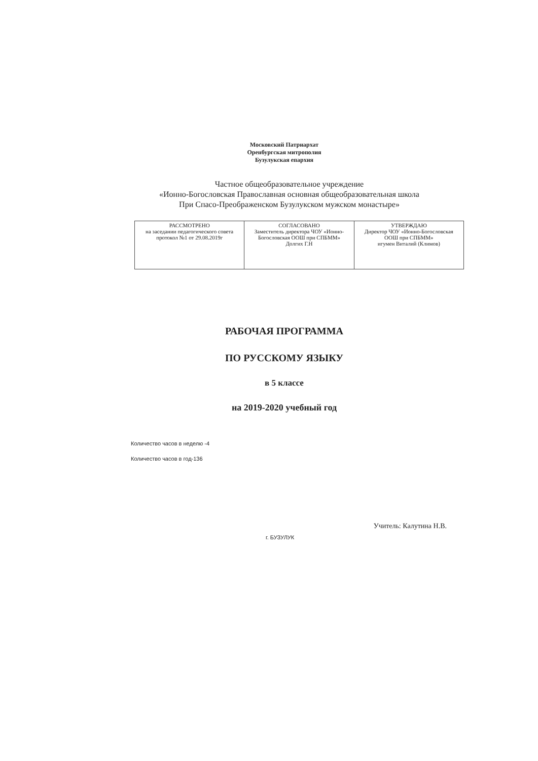Московский Патриархат
Оренбургская митрополия
Бузулукская епархия
Частное общеобразовательное учреждение
«Ионно-Богословская Православная основная общеобразовательная школа
При Спасо-Преображенском Бузулукском мужском монастыре»
| РАССМОТРЕНО на заседании педагогического совета протокол №1 от 29.08.2019г | СОГЛАСОВАНО Заместитель директора ЧОУ «Ионно-Богословская ООШ при СПБММ» Долгих Г.Н | УТВЕРЖДАЮ Директор ЧОУ «Ионно-Богословская ООШ при СПБММ» игумен Виталий (Климов) |
РАБОЧАЯ ПРОГРАММА
ПО РУССКОМУ ЯЗЫКУ
в 5 классе
на 2019-2020 учебный год
Количество часов в неделю -4
Количество часов в год-136
Учитель: Калутина Н.В.
г. БУЗУЛУК